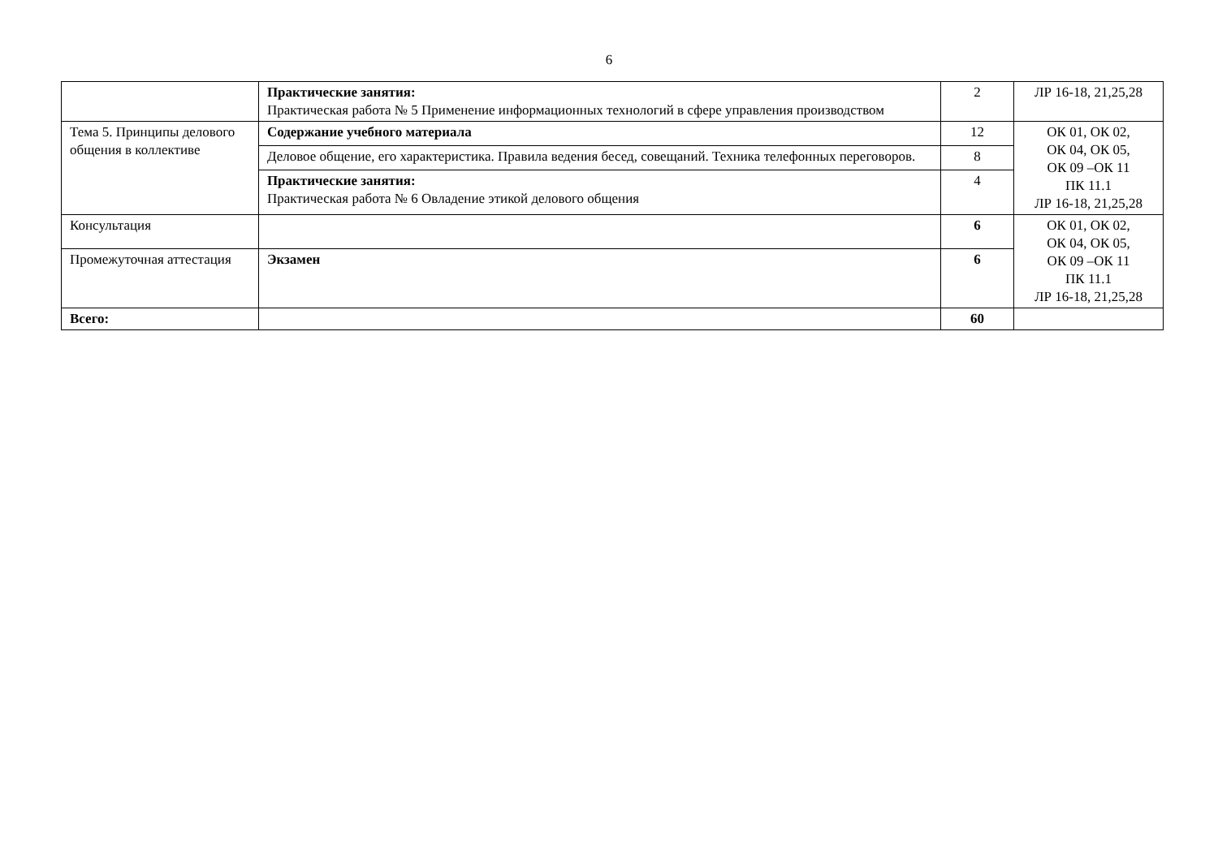6
| | Практические занятия: Практическая работа № 5 Применение информационных технологий в сфере управления производством | 2 | ЛР 16-18, 21,25,28 |
| Тема 5. Принципы делового общения в коллективе | Содержание учебного материала | 12 | ОК 01, ОК 02, ОК 04, ОК 05, ОК 09 –ОК 11 ПК 11.1 ЛР 16-18, 21,25,28 |
| | Деловое общение, его характеристика. Правила ведения бесед, совещаний. Техника телефонных переговоров. | 8 | |
| | Практические занятия: Практическая работа № 6 Овладение этикой делового общения | 4 | |
| Консультация | | 6 | ОК 01, ОК 02, ОК 04, ОК 05, ОК 09 –ОК 11 ПК 11.1 ЛР 16-18, 21,25,28 |
| Промежуточная аттестация | Экзамен | 6 | |
| Всего: | | 60 | |